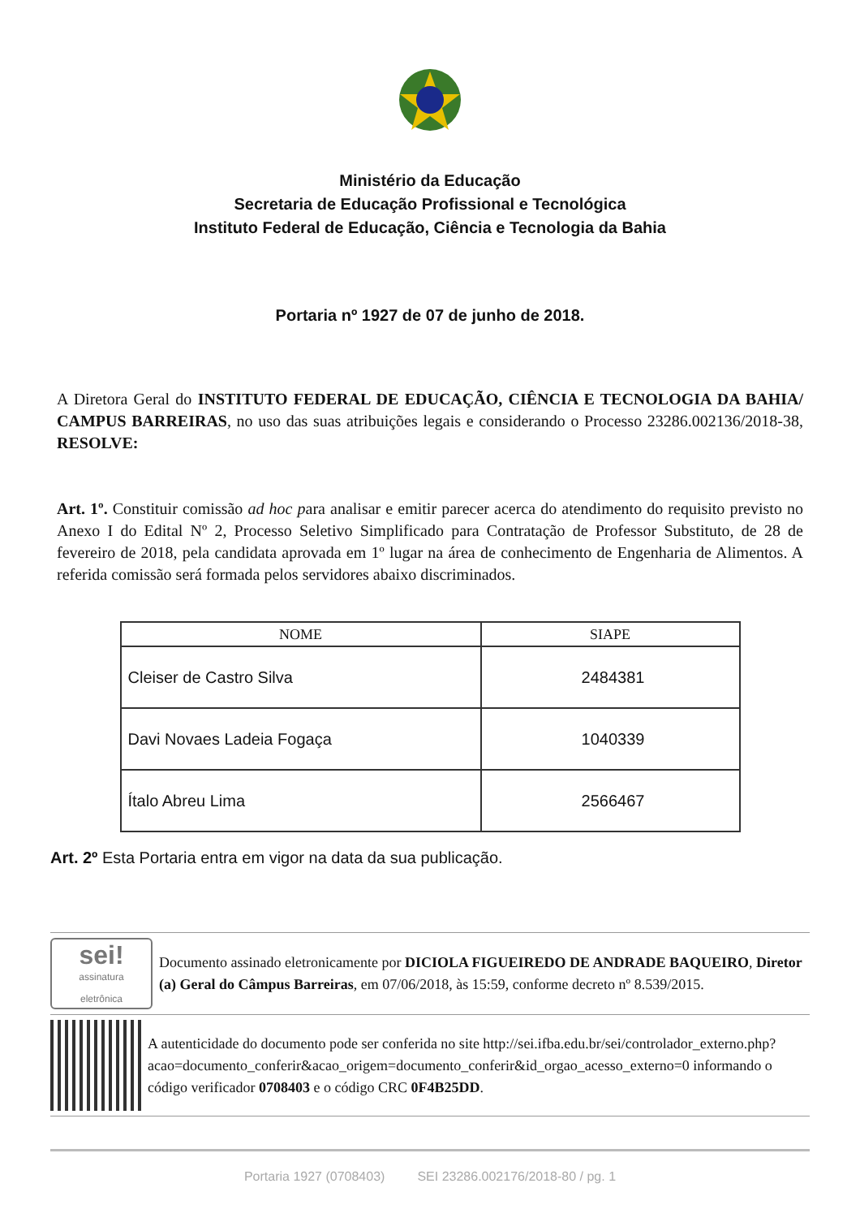Ministério da Educação
Secretaria de Educação Profissional e Tecnológica
Instituto Federal de Educação, Ciência e Tecnologia da Bahia
Portaria nº 1927 de 07 de junho de 2018.
A Diretora Geral do INSTITUTO FEDERAL DE EDUCAÇÃO, CIÊNCIA E TECNOLOGIA DA BAHIA/ CAMPUS BARREIRAS, no uso das suas atribuições legais e considerando o Processo 23286.002136/2018-38, RESOLVE:
Art. 1º. Constituir comissão ad hoc para analisar e emitir parecer acerca do atendimento do requisito previsto no Anexo I do Edital Nº 2, Processo Seletivo Simplificado para Contratação de Professor Substituto, de 28 de fevereiro de 2018, pela candidata aprovada em 1º lugar na área de conhecimento de Engenharia de Alimentos. A referida comissão será formada pelos servidores abaixo discriminados.
| NOME | SIAPE |
| --- | --- |
| Cleiser de Castro Silva | 2484381 |
| Davi Novaes Ladeia Fogaça | 1040339 |
| Ítalo Abreu Lima | 2566467 |
Art. 2º Esta Portaria entra em vigor na data da sua publicação.
sei!
assinatura
eletrônica
Documento assinado eletronicamente por DICIOLA FIGUEIREDO DE ANDRADE BAQUEIRO, Diretor (a) Geral do Câmpus Barreiras, em 07/06/2018, às 15:59, conforme decreto nº 8.539/2015.
A autenticidade do documento pode ser conferida no site http://sei.ifba.edu.br/sei/controlador_externo.php?acao=documento_conferir&acao_origem=documento_conferir&id_orgao_acesso_externo=0 informando o código verificador 0708403 e o código CRC 0F4B25DD.
Portaria 1927 (0708403) SEI 23286.002176/2018-80 / pg. 1